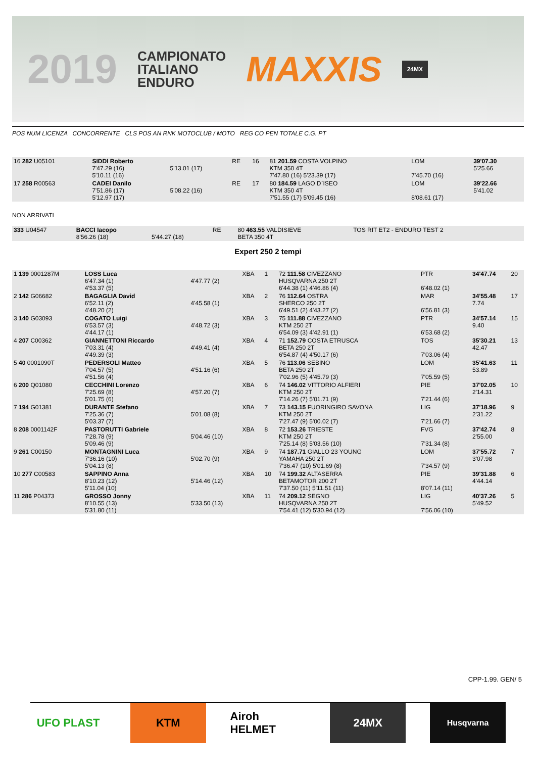2019 CAMPIONATO
ITALIANO
ENDURO MAXXIS 24MX
POS NUM LICENZA CONCORRENTE CLS POS AN RNK MOTOCLUB / MOTO REG CO PEN TOTALE C.G. PT
| 16 282 U05101 | SIDDI Roberto 7'47.29 (16) 5'10.11 (16) | 5'13.01 (17) | RE | 16 | 81 201.59 COSTA VOLPINO KTM 350 4T 7'47.80 (16) 5'23.39 (17) | LOM 7'45.70 (16) | 39'07.30 5'25.66 | |
| 17 258 R00563 | CADEI Danilo 7'51.86 (17) 5'12.97 (17) | 5'08.22 (16) | RE | 17 | 80 184.59 LAGO D`ISEO KTM 350 4T 7'51.55 (17) 5'09.45 (16) | LOM 8'08.61 (17) | 39'22.66 5'41.02 | |
NON ARRIVATI
| 333 U04547 | BACCI Iacopo 8'56.26 (18) | 5'44.27 (18) | RE | | 80 463.55 VALDISIEVE BETA 350 4T | TOS RIT ET2 - ENDURO TEST 2 | | |
Expert 250 2 tempi
| 1 139 0001287M | LOSS Luca 6'47.34 (1) 4'53.37 (5) | 4'47.77 (2) | XBA | 1 | 72 111.58 CIVEZZANO HUSQVARNA 250 2T 6'44.38 (1) 4'46.86 (4) | PTR 6'48.02 (1) | 34'47.74 | 20 |
| 2 142 G06682 | BAGAGLIA David 6'52.11 (2) 4'48.20 (2) | 4'45.58 (1) | XBA | 2 | 76 112.64 OSTRA SHERCO 250 2T 6'49.51 (2) 4'43.27 (2) | MAR 6'56.81 (3) | 34'55.48 7.74 | 17 |
| 3 140 G03093 | COGATO Luigi 6'53.57 (3) 4'44.17 (1) | 4'48.72 (3) | XBA | 3 | 75 111.88 CIVEZZANO KTM 250 2T 6'54.09 (3) 4'42.91 (1) | PTR 6'53.68 (2) | 34'57.14 9.40 | 15 |
| 4 207 C00362 | GIANNETTONI Riccardo 7'03.31 (4) 4'49.39 (3) | 4'49.41 (4) | XBA | 4 | 71 152.79 COSTA ETRUSCA BETA 250 2T 6'54.87 (4) 4'50.17 (6) | TOS 7'03.06 (4) | 35'30.21 42.47 | 13 |
| 5 40 0001090T | PEDERSOLI Matteo 7'04.57 (5) 4'51.56 (4) | 4'51.16 (6) | XBA | 5 | 76 113.06 SEBINO BETA 250 2T 7'02.96 (5) 4'45.79 (3) | LOM 7'05.59 (5) | 35'41.63 53.89 | 11 |
| 6 200 Q01080 | CECCHINI Lorenzo 7'25.69 (8) 5'01.75 (6) | 4'57.20 (7) | XBA | 6 | 74 146.02 VITTORIO ALFIERI KTM 250 2T 7'14.26 (7) 5'01.71 (9) | PIE 7'21.44 (6) | 37'02.05 2'14.31 | 10 |
| 7 194 G01381 | DURANTE Stefano 7'25.36 (7) 5'03.37 (7) | 5'01.08 (8) | XBA | 7 | 73 143.15 FUORINGIRO SAVONA KTM 250 2T 7'27.47 (9) 5'00.02 (7) | LIG 7'21.66 (7) | 37'18.96 2'31.22 | 9 |
| 8 208 0001142F | PASTORUTTI Gabriele 7'28.78 (9) 5'09.46 (9) | 5'04.46 (10) | XBA | 8 | 72 153.26 TRIESTE KTM 250 2T 7'25.14 (8) 5'03.56 (10) | FVG 7'31.34 (8) | 37'42.74 2'55.00 | 8 |
| 9 261 C00150 | MONTAGNINI Luca 7'36.16 (10) 5'04.13 (8) | 5'02.70 (9) | XBA | 9 | 74 187.71 GIALLO 23 YOUNG YAMAHA 250 2T 7'36.47 (10) 5'01.69 (8) | LOM 7'34.57 (9) | 37'55.72 3'07.98 | 7 |
| 10 277 C00583 | SAPPINO Anna 8'10.23 (12) 5'11.04 (10) | 5'14.46 (12) | XBA | 10 | 74 199.32 ALTASERRA BETAMOTOR 200 2T 7'37.50 (11) 5'11.51 (11) | PIE 8'07.14 (11) | 39'31.88 4'44.14 | 6 |
| 11 286 P04373 | GROSSO Jonny 8'10.55 (13) 5'31.80 (11) | 5'33.50 (13) | XBA | 11 | 74 209.12 SEGNO HUSQVARNA 250 2T 7'54.41 (12) 5'30.94 (12) | LIG 7'56.06 (10) | 40'37.26 5'49.52 | 5 |
CPP-1.99. GEN/ 5
UFO PLAST KTM Airoh HELMET
24MX
Husqvarna